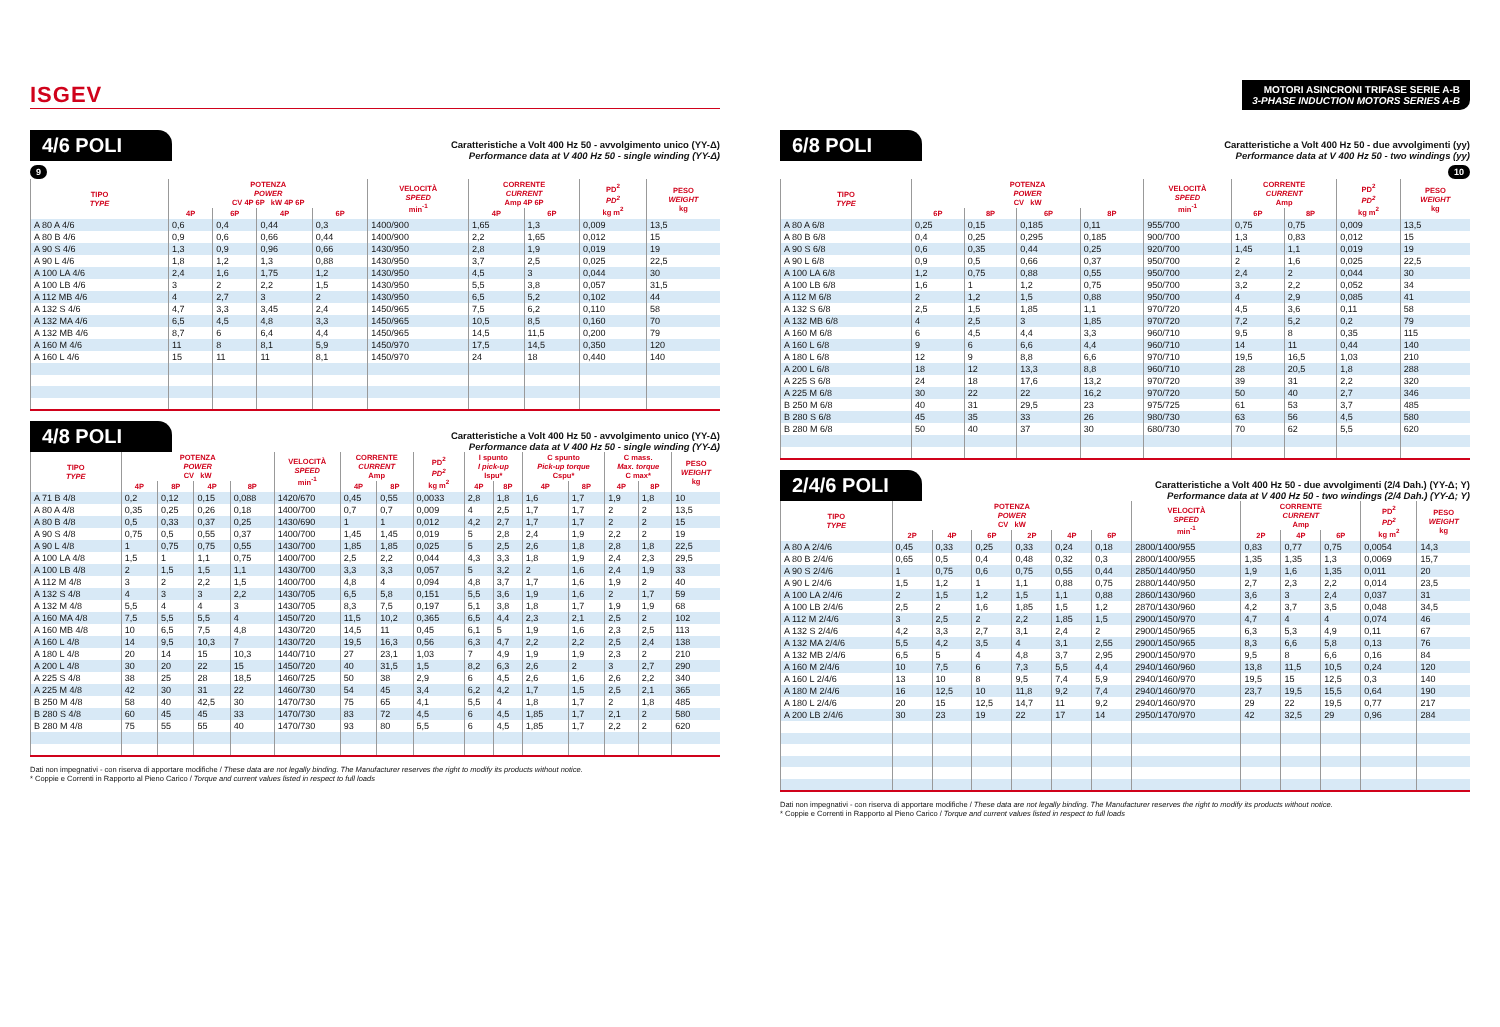ISGEV
4/6 POLI
Caratteristiche a Volt 400 Hz 50 - avvolgimento unico (YY-Δ)
Performance data at V 400 Hz 50 - single winding (YY-Δ)
9
| TIPO TYPE | POTENZA POWER CV 4P 6P kW 4P 6P | | | | VELOCITÀ SPEED min<sup>-1</sup> | CORRENTE CURRENT Amp 4P 6P | | PD<sup>2</sup> PD<sup>2</sup> kg m<sup>2</sup> | PESO WEIGHT kg |
| --- | --- | --- | --- | --- | --- | --- | --- | --- | --- |
| | 4P | 6P | 4P | 6P | | 4P | 6P | | |
| A 80 A 4/6 | 0,6 | 0,4 | 0,44 | 0,3 | 1400/900 | 1,65 | 1,3 | 0,009 | 13,5 |
| A 80 B 4/6 | 0,9 | 0,6 | 0,66 | 0,44 | 1400/900 | 2,2 | 1,65 | 0,012 | 15 |
| A 90 S 4/6 | 1,3 | 0,9 | 0,96 | 0,66 | 1430/950 | 2,8 | 1,9 | 0,019 | 19 |
| A 90 L 4/6 | 1,8 | 1,2 | 1,3 | 0,88 | 1430/950 | 3,7 | 2,5 | 0,025 | 22,5 |
| A 100 LA 4/6 | 2,4 | 1,6 | 1,75 | 1,2 | 1430/950 | 4,5 | 3 | 0,044 | 30 |
| A 100 LB 4/6 | 3 | 2 | 2,2 | 1,5 | 1430/950 | 5,5 | 3,8 | 0,057 | 31,5 |
| A 112 MB 4/6 | 4 | 2,7 | 3 | 2 | 1430/950 | 6,5 | 5,2 | 0,102 | 44 |
| A 132 S 4/6 | 4,7 | 3,3 | 3,45 | 2,4 | 1450/965 | 7,5 | 6,2 | 0,110 | 58 |
| A 132 MA 4/6 | 6,5 | 4,5 | 4,8 | 3,3 | 1450/965 | 10,5 | 8,5 | 0,160 | 70 |
| A 132 MB 4/6 | 8,7 | 6 | 6,4 | 4,4 | 1450/965 | 14,5 | 11,5 | 0,200 | 79 |
| A 160 M 4/6 | 11 | 8 | 8,1 | 5,9 | 1450/970 | 17,5 | 14,5 | 0,350 | 120 |
| A 160 L 4/6 | 15 | 11 | 11 | 8,1 | 1450/970 | 24 | 18 | 0,440 | 140 |
4/8 POLI
Caratteristiche a Volt 400 Hz 50 - avvolgimento unico (YY-Δ)
Performance data at V 400 Hz 50 - single winding (YY-Δ)
| TIPO TYPE | POTENZA POWER CV kW | | | | VELOCITÀ SPEED min<sup>-1</sup> | CORRENTE CURRENT Amp | | PD<sup>2</sup> PD<sup>2</sup> kg m<sup>2</sup> | I spunto I pick-up Ispu* | | C spunto Pick-up torque Cspu* | | C mass. Max. torque C max* | | PESO WEIGHT kg |
| --- | --- | --- | --- | --- | --- | --- | --- | --- | --- | --- | --- | --- | --- | --- | --- |
| | 4P | 8P | 4P | 8P | | 4P | 8P | | 4P | 8P | 4P | 8P | 4P | 8P | |
| A 71 B 4/8 | 0,2 | 0,12 | 0,15 | 0,088 | 1420/670 | 0,45 | 0,55 | 0,0033 | 2,8 | 1,8 | 1,6 | 1,7 | 1,9 | 1,8 | 10 |
| A 80 A 4/8 | 0,35 | 0,25 | 0,26 | 0,18 | 1400/700 | 0,7 | 0,7 | 0,009 | 4 | 2,5 | 1,7 | 1,7 | 2 | 2 | 13,5 |
| A 80 B 4/8 | 0,5 | 0,33 | 0,37 | 0,25 | 1430/690 | 1 | 1 | 0,012 | 4,2 | 2,7 | 1,7 | 1,7 | 2 | 2 | 15 |
| A 90 S 4/8 | 0,75 | 0,5 | 0,55 | 0,37 | 1400/700 | 1,45 | 1,45 | 0,019 | 5 | 2,8 | 2,4 | 1,9 | 2,2 | 2 | 19 |
| A 90 L 4/8 | 1 | 0,75 | 0,75 | 0,55 | 1430/700 | 1,85 | 1,85 | 0,025 | 5 | 2,5 | 2,6 | 1,8 | 2,8 | 1,8 | 22,5 |
| A 100 LA 4/8 | 1,5 | 1 | 1,1 | 0,75 | 1400/700 | 2,5 | 2,2 | 0,044 | 4,3 | 3,3 | 1,8 | 1,9 | 2,4 | 2,3 | 29,5 |
| A 100 LB 4/8 | 2 | 1,5 | 1,5 | 1,1 | 1430/700 | 3,3 | 3,3 | 0,057 | 5 | 3,2 | 2 | 1,6 | 2,4 | 1,9 | 33 |
| A 112 M 4/8 | 3 | 2 | 2,2 | 1,5 | 1400/700 | 4,8 | 4 | 0,094 | 4,8 | 3,7 | 1,7 | 1,6 | 1,9 | 2 | 40 |
| A 132 S 4/8 | 4 | 3 | 3 | 2,2 | 1430/705 | 6,5 | 5,8 | 0,151 | 5,5 | 3,6 | 1,9 | 1,6 | 2 | 1,7 | 59 |
| A 132 M 4/8 | 5,5 | 4 | 4 | 3 | 1430/705 | 8,3 | 7,5 | 0,197 | 5,1 | 3,8 | 1,8 | 1,7 | 1,9 | 1,9 | 68 |
| A 160 MA 4/8 | 7,5 | 5,5 | 5,5 | 4 | 1450/720 | 11,5 | 10,2 | 0,365 | 6,5 | 4,4 | 2,3 | 2,1 | 2,5 | 2 | 102 |
| A 160 MB 4/8 | 10 | 6,5 | 7,5 | 4,8 | 1430/720 | 14,5 | 11 | 0,45 | 6,1 | 5 | 1,9 | 1,6 | 2,3 | 2,5 | 113 |
| A 160 L 4/8 | 14 | 9,5 | 10,3 | 7 | 1430/720 | 19,5 | 16,3 | 0,56 | 6,3 | 4,7 | 2,2 | 2,2 | 2,5 | 2,4 | 138 |
| A 180 L 4/8 | 20 | 14 | 15 | 10,3 | 1440/710 | 27 | 23,1 | 1,03 | 7 | 4,9 | 1,9 | 1,9 | 2,3 | 2 | 210 |
| A 200 L 4/8 | 30 | 20 | 22 | 15 | 1450/720 | 40 | 31,5 | 1,5 | 8,2 | 6,3 | 2,6 | 2 | 3 | 2,7 | 290 |
| A 225 S 4/8 | 38 | 25 | 28 | 18,5 | 1460/725 | 50 | 38 | 2,9 | 6 | 4,5 | 2,6 | 1,6 | 2,6 | 2,2 | 340 |
| A 225 M 4/8 | 42 | 30 | 31 | 22 | 1460/730 | 54 | 45 | 3,4 | 6,2 | 4,2 | 1,7 | 1,5 | 2,5 | 2,1 | 365 |
| B 250 M 4/8 | 58 | 40 | 42,5 | 30 | 1470/730 | 75 | 65 | 4,1 | 5,5 | 4 | 1,8 | 1,7 | 2 | 1,8 | 485 |
| B 280 S 4/8 | 60 | 45 | 45 | 33 | 1470/730 | 83 | 72 | 4,5 | 6 | 4,5 | 1,85 | 1,7 | 2,1 | 2 | 580 |
| B 280 M 4/8 | 75 | 55 | 55 | 40 | 1470/730 | 93 | 80 | 5,5 | 6 | 4,5 | 1,85 | 1,7 | 2,2 | 2 | 620 |
Dati non impegnativi - con riserva di apportare modifiche / These data are not legally binding. The Manufacturer reserves the right to modify its products without notice.
* Coppie e Correnti in Rapporto al Pieno Carico / Torque and current values listed in respect to full loads
MOTORI ASINCRONI TRIFASE SERIE A-B
3-PHASE INDUCTION MOTORS SERIES A-B
6/8 POLI
Caratteristiche a Volt 400 Hz 50 - due avvolgimenti (yy)
Performance data at V 400 Hz 50 - two windings (yy)
10
| TIPO TYPE | POTENZA POWER CV kW | | | | VELOCITÀ SPEED min<sup>-1</sup> | CORRENTE CURRENT Amp | | PD<sup>2</sup> PD<sup>2</sup> kg m<sup>2</sup> | PESO WEIGHT kg |
| --- | --- | --- | --- | --- | --- | --- | --- | --- | --- |
| | 6P | 8P | 6P | 8P | | 6P | 8P | | |
| A 80 A 6/8 | 0,25 | 0,15 | 0,185 | 0,11 | 955/700 | 0,75 | 0,75 | 0,009 | 13,5 |
| A 80 B 6/8 | 0,4 | 0,25 | 0,295 | 0,185 | 900/700 | 1,3 | 0,83 | 0,012 | 15 |
| A 90 S 6/8 | 0,6 | 0,35 | 0,44 | 0,25 | 920/700 | 1,45 | 1,1 | 0,019 | 19 |
| A 90 L 6/8 | 0,9 | 0,5 | 0,66 | 0,37 | 950/700 | 2 | 1,6 | 0,025 | 22,5 |
| A 100 LA 6/8 | 1,2 | 0,75 | 0,88 | 0,55 | 950/700 | 2,4 | 2 | 0,044 | 30 |
| A 100 LB 6/8 | 1,6 | 1 | 1,2 | 0,75 | 950/700 | 3,2 | 2,2 | 0,052 | 34 |
| A 112 M 6/8 | 2 | 1,2 | 1,5 | 0,88 | 950/700 | 4 | 2,9 | 0,085 | 41 |
| A 132 S 6/8 | 2,5 | 1,5 | 1,85 | 1,1 | 970/720 | 4,5 | 3,6 | 0,11 | 58 |
| A 132 MB 6/8 | 4 | 2,5 | 3 | 1,85 | 970/720 | 7,2 | 5,2 | 0,2 | 79 |
| A 160 M 6/8 | 6 | 4,5 | 4,4 | 3,3 | 960/710 | 9,5 | 8 | 0,35 | 115 |
| A 160 L 6/8 | 9 | 6 | 6,6 | 4,4 | 960/710 | 14 | 11 | 0,44 | 140 |
| A 180 L 6/8 | 12 | 9 | 8,8 | 6,6 | 970/710 | 19,5 | 16,5 | 1,03 | 210 |
| A 200 L 6/8 | 18 | 12 | 13,3 | 8,8 | 960/710 | 28 | 20,5 | 1,8 | 288 |
| A 225 S 6/8 | 24 | 18 | 17,6 | 13,2 | 970/720 | 39 | 31 | 2,2 | 320 |
| A 225 M 6/8 | 30 | 22 | 22 | 16,2 | 970/720 | 50 | 40 | 2,7 | 346 |
| B 250 M 6/8 | 40 | 31 | 29,5 | 23 | 975/725 | 61 | 53 | 3,7 | 485 |
| B 280 S 6/8 | 45 | 35 | 33 | 26 | 980/730 | 63 | 56 | 4,5 | 580 |
| B 280 M 6/8 | 50 | 40 | 37 | 30 | 680/730 | 70 | 62 | 5,5 | 620 |
2/4/6 POLI
Caratteristiche a Volt 400 Hz 50 - due avvolgimenti (2/4 Dah.) (YY-Δ; Y)
Performance data at V 400 Hz 50 - two windings (2/4 Dah.) (YY-Δ; Y)
| TIPO TYPE | POTENZA POWER CV kW | | | | | | VELOCITÀ SPEED min<sup>-1</sup> | CORRENTE CURRENT Amp | | | PD<sup>2</sup> PD<sup>2</sup> kg m<sup>2</sup> | PESO WEIGHT kg |
| --- | --- | --- | --- | --- | --- | --- | --- | --- | --- | --- | --- | --- |
| | 2P | 4P | 6P | 2P | 4P | 6P | | 2P | 4P | 6P | | |
| A 80 A 2/4/6 | 0,45 | 0,33 | 0,25 | 0,33 | 0,24 | 0,18 | 2800/1400/955 | 0,83 | 0,77 | 0,75 | 0,0054 | 14,3 |
| A 80 B 2/4/6 | 0,65 | 0,5 | 0,4 | 0,48 | 0,32 | 0,3 | 2800/1400/955 | 1,35 | 1,35 | 1,3 | 0,0069 | 15,7 |
| A 90 S 2/4/6 | 1 | 0,75 | 0,6 | 0,75 | 0,55 | 0,44 | 2850/1440/950 | 1,9 | 1,6 | 1,35 | 0,011 | 20 |
| A 90 L 2/4/6 | 1,5 | 1,2 | 1 | 1,1 | 0,88 | 0,75 | 2880/1440/950 | 2,7 | 2,3 | 2,2 | 0,014 | 23,5 |
| A 100 LA 2/4/6 | 2 | 1,5 | 1,2 | 1,5 | 1,1 | 0,88 | 2860/1430/960 | 3,6 | 3 | 2,4 | 0,037 | 31 |
| A 100 LB 2/4/6 | 2,5 | 2 | 1,6 | 1,85 | 1,5 | 1,2 | 2870/1430/960 | 4,2 | 3,7 | 3,5 | 0,048 | 34,5 |
| A 112 M 2/4/6 | 3 | 2,5 | 2 | 2,2 | 1,85 | 1,5 | 2900/1450/970 | 4,7 | 4 | 4 | 0,074 | 46 |
| A 132 S 2/4/6 | 4,2 | 3,3 | 2,7 | 3,1 | 2,4 | 2 | 2900/1450/965 | 6,3 | 5,3 | 4,9 | 0,11 | 67 |
| A 132 MA 2/4/6 | 5,5 | 4,2 | 3,5 | 4 | 3,1 | 2,55 | 2900/1450/965 | 8,3 | 6,6 | 5,8 | 0,13 | 76 |
| A 132 MB 2/4/6 | 6,5 | 5 | 4 | 4,8 | 3,7 | 2,95 | 2900/1450/970 | 9,5 | 8 | 6,6 | 0,16 | 84 |
| A 160 M 2/4/6 | 10 | 7,5 | 6 | 7,3 | 5,5 | 4,4 | 2940/1460/960 | 13,8 | 11,5 | 10,5 | 0,24 | 120 |
| A 160 L 2/4/6 | 13 | 10 | 8 | 9,5 | 7,4 | 5,9 | 2940/1460/970 | 19,5 | 15 | 12,5 | 0,3 | 140 |
| A 180 M 2/4/6 | 16 | 12,5 | 10 | 11,8 | 9,2 | 7,4 | 2940/1460/970 | 23,7 | 19,5 | 15,5 | 0,64 | 190 |
| A 180 L 2/4/6 | 20 | 15 | 12,5 | 14,7 | 11 | 9,2 | 2940/1460/970 | 29 | 22 | 19,5 | 0,77 | 217 |
| A 200 LB 2/4/6 | 30 | 23 | 19 | 22 | 17 | 14 | 2950/1470/970 | 42 | 32,5 | 29 | 0,96 | 284 |
Dati non impegnativi - con riserva di apportare modifiche / These data are not legally binding. The Manufacturer reserves the right to modify its products without notice.
* Coppie e Correnti in Rapporto al Pieno Carico / Torque and current values listed in respect to full loads